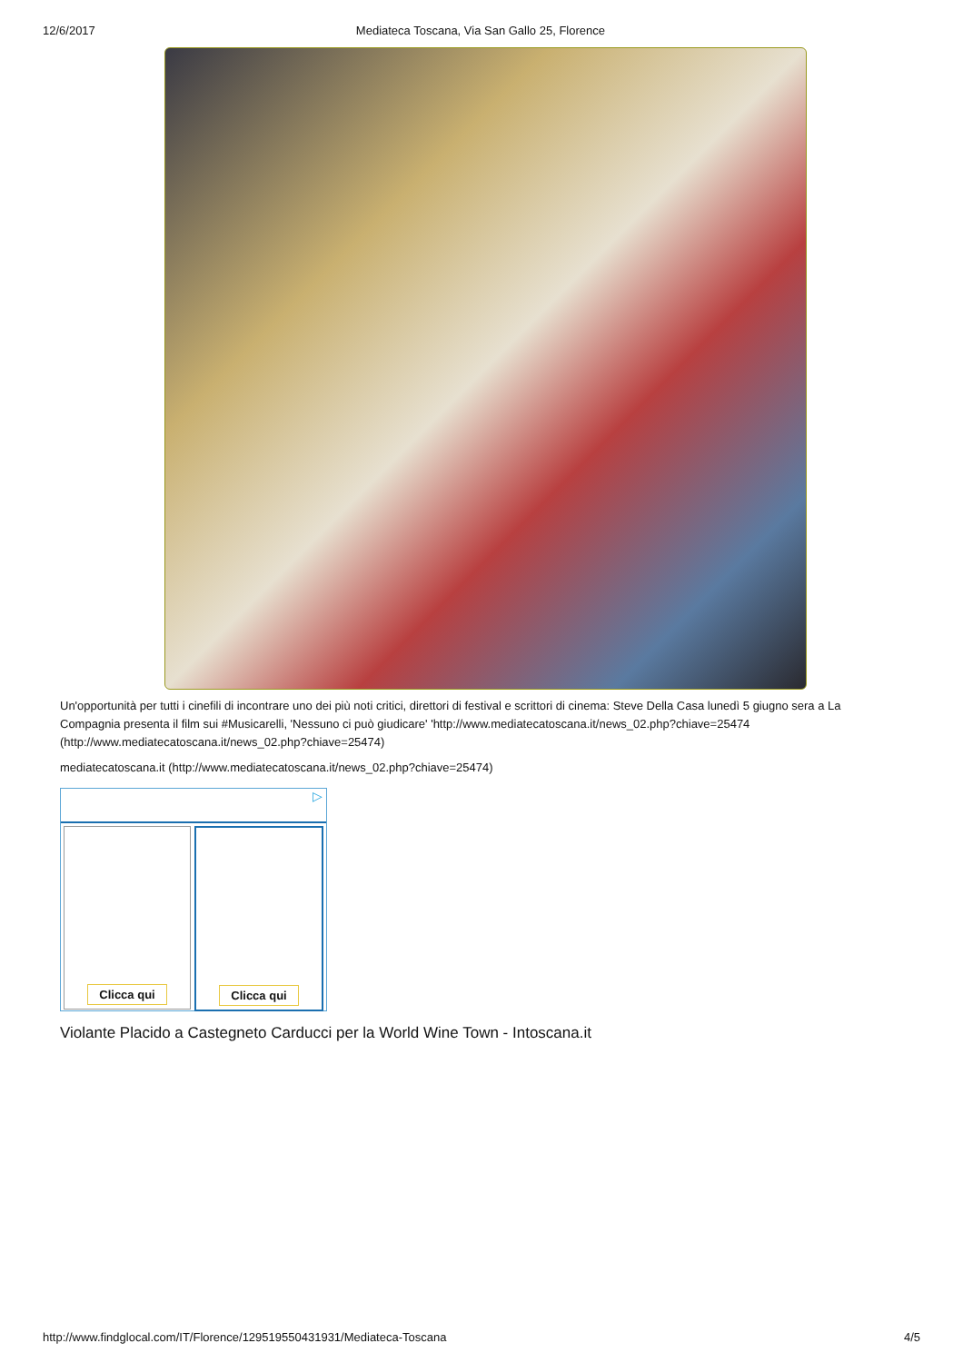12/6/2017 Mediateca Toscana, Via San Gallo 25, Florence
Un'opportunità per tutti i cinefili di incontrare uno dei più noti critici, direttori di festival e scrittori di cinema: Steve Della Casa lunedì 5 giugno sera a La Compagnia presenta il film sui #Musicarelli, 'Nessuno ci può giudicare' 'http://www.mediatecatoscana.it/news_02.php?chiave=25474 (http://www.mediatecatoscana.it/news_02.php?chiave=25474)
mediatecatoscana.it (http://www.mediatecatoscana.it/news_02.php?chiave=25474)
▷
Clicca qui Clicca qui
Violante Placido a Castegneto Carducci per la World Wine Town - Intoscana.it
http://www.findglocal.com/IT/Florence/129519550431931/Mediateca-Toscana 4/5